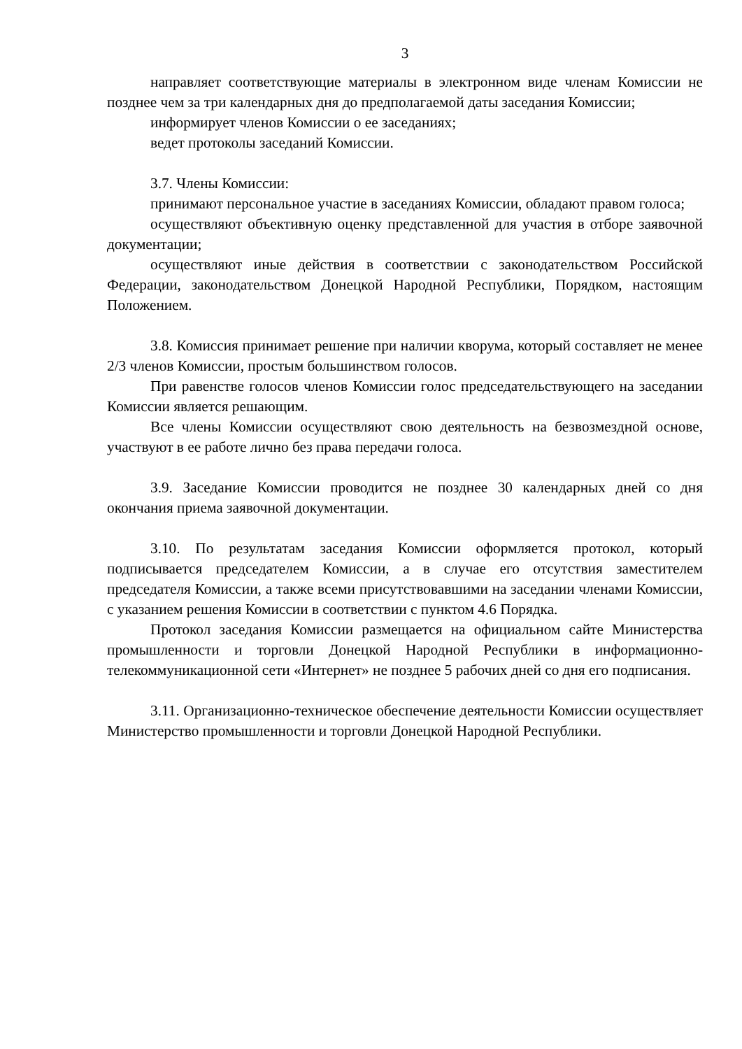3
направляет соответствующие материалы в электронном виде членам Комиссии не позднее чем за три календарных дня до предполагаемой даты заседания Комиссии;
информирует членов Комиссии о ее заседаниях;
ведет протоколы заседаний Комиссии.
3.7. Члены Комиссии:
принимают персональное участие в заседаниях Комиссии, обладают правом голоса;
осуществляют объективную оценку представленной для участия в отборе заявочной документации;
осуществляют иные действия в соответствии с законодательством Российской Федерации, законодательством Донецкой Народной Республики, Порядком, настоящим Положением.
3.8. Комиссия принимает решение при наличии кворума, который составляет не менее 2/3 членов Комиссии, простым большинством голосов.
При равенстве голосов членов Комиссии голос председательствующего на заседании Комиссии является решающим.
Все члены Комиссии осуществляют свою деятельность на безвозмездной основе, участвуют в ее работе лично без права передачи голоса.
3.9. Заседание Комиссии проводится не позднее 30 календарных дней со дня окончания приема заявочной документации.
3.10. По результатам заседания Комиссии оформляется протокол, который подписывается председателем Комиссии, а в случае его отсутствия заместителем председателя Комиссии, а также всеми присутствовавшими на заседании членами Комиссии, с указанием решения Комиссии в соответствии с пунктом 4.6 Порядка.
Протокол заседания Комиссии размещается на официальном сайте Министерства промышленности и торговли Донецкой Народной Республики в информационно-телекоммуникационной сети «Интернет» не позднее 5 рабочих дней со дня его подписания.
3.11. Организационно-техническое обеспечение деятельности Комиссии осуществляет Министерство промышленности и торговли Донецкой Народной Республики.